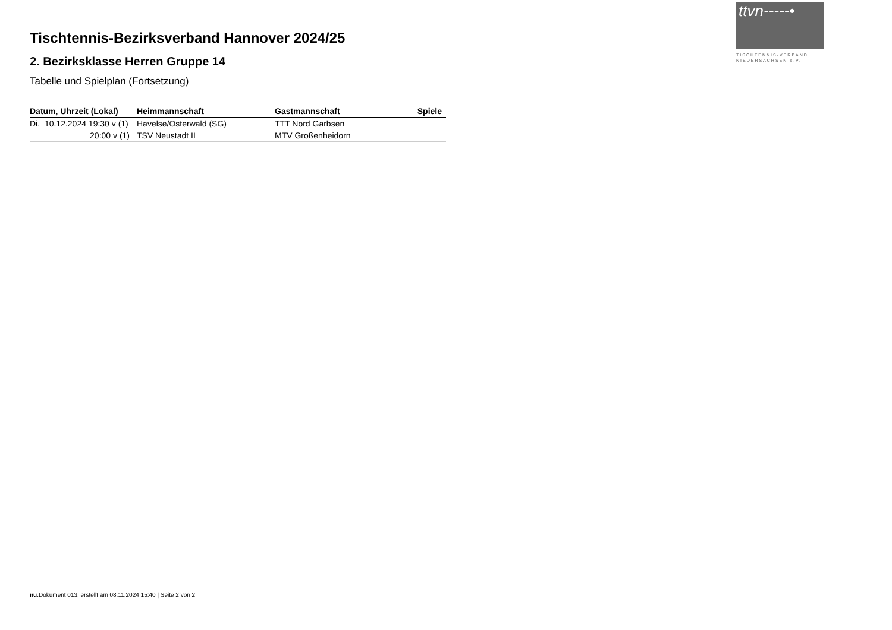ttvn-----•
TISCHTENNIS-VERBAND
NIEDERSACHSEN e.V.
Tischtennis-Bezirksverband Hannover 2024/25
2. Bezirksklasse Herren Gruppe 14
Tabelle und Spielplan (Fortsetzung)
| Datum, Uhrzeit (Lokal) | Heimmannschaft | Gastmannschaft | Spiele |
| --- | --- | --- | --- |
| Di. 10.12.2024 19:30 v (1) | Havelse/Osterwald (SG) | TTT Nord Garbsen | |
| 20:00 v (1) | TSV Neustadt II | MTV Großenheidorn | |
nu.Dokument 013, erstellt am 08.11.2024 15:40 | Seite 2 von 2